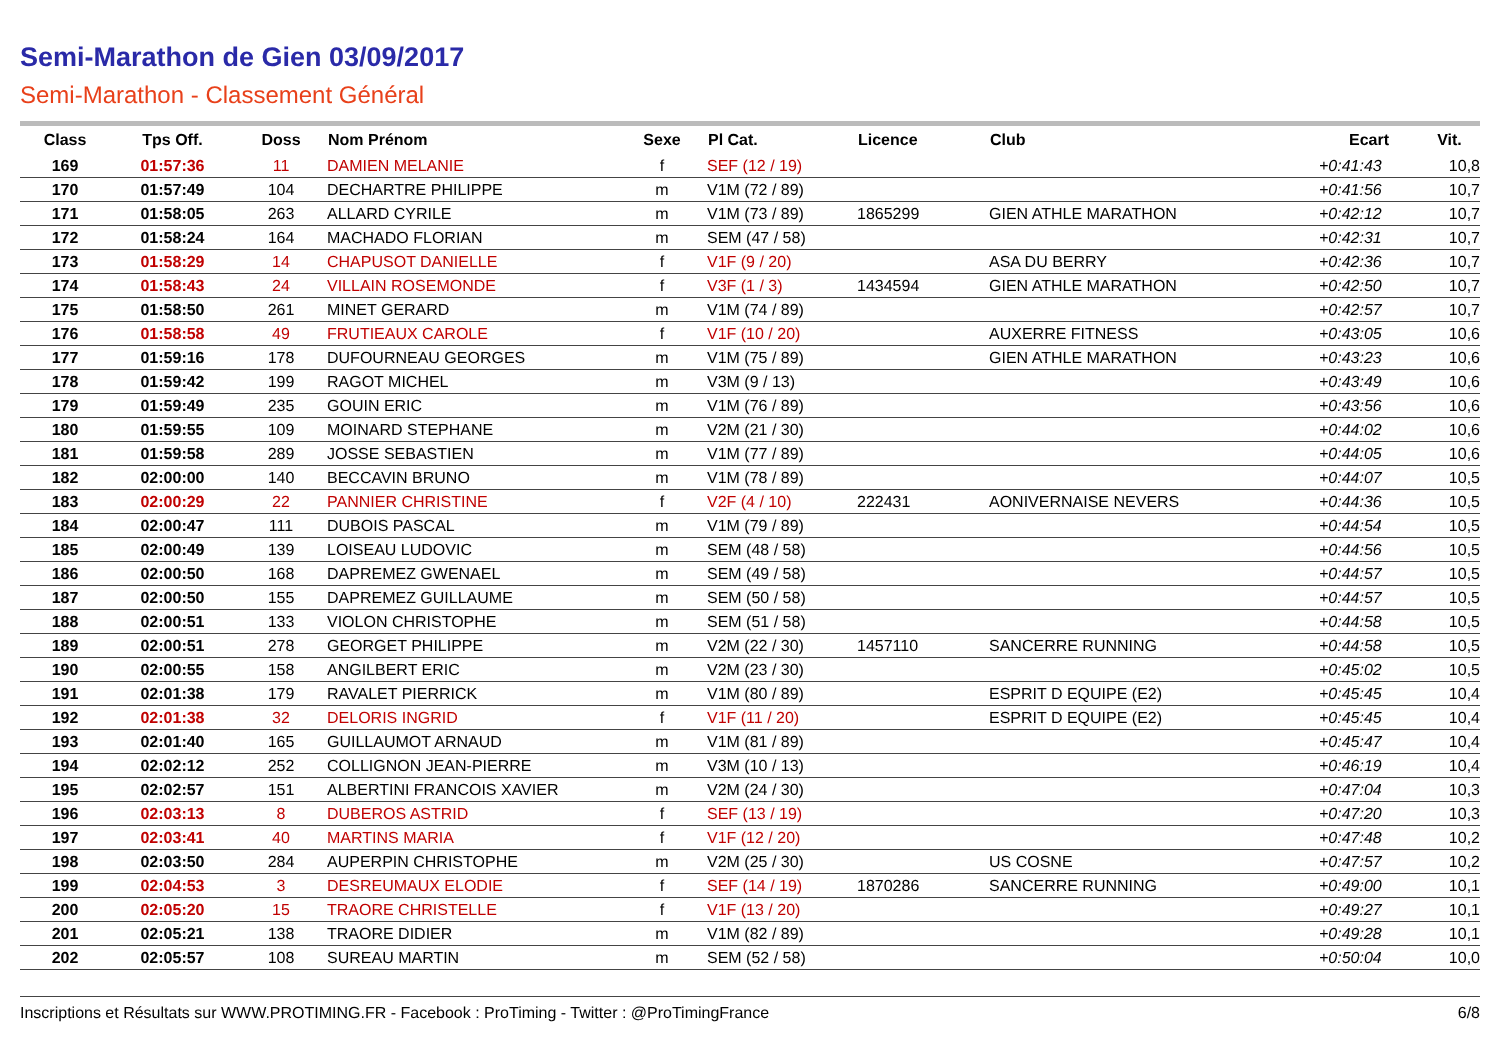Semi-Marathon de Gien 03/09/2017
Semi-Marathon - Classement Général
| Class | Tps Off. | Doss | Nom Prénom | Sexe | Pl Cat. | Licence | Club | Ecart | Vit. |
| --- | --- | --- | --- | --- | --- | --- | --- | --- | --- |
| 169 | 01:57:36 | 11 | DAMIEN MELANIE | f | SEF (12 / 19) | | | +0:41:43 | 10,8 |
| 170 | 01:57:49 | 104 | DECHARTRE PHILIPPE | m | V1M (72 / 89) | | | +0:41:56 | 10,7 |
| 171 | 01:58:05 | 263 | ALLARD CYRILE | m | V1M (73 / 89) | 1865299 | GIEN ATHLE MARATHON | +0:42:12 | 10,7 |
| 172 | 01:58:24 | 164 | MACHADO FLORIAN | m | SEM (47 / 58) | | | +0:42:31 | 10,7 |
| 173 | 01:58:29 | 14 | CHAPUSOT DANIELLE | f | V1F (9 / 20) | | ASA DU BERRY | +0:42:36 | 10,7 |
| 174 | 01:58:43 | 24 | VILLAIN ROSEMONDE | f | V3F (1 / 3) | 1434594 | GIEN ATHLE MARATHON | +0:42:50 | 10,7 |
| 175 | 01:58:50 | 261 | MINET GERARD | m | V1M (74 / 89) | | | +0:42:57 | 10,7 |
| 176 | 01:58:58 | 49 | FRUTIEAUX CAROLE | f | V1F (10 / 20) | | AUXERRE FITNESS | +0:43:05 | 10,6 |
| 177 | 01:59:16 | 178 | DUFOURNEAU GEORGES | m | V1M (75 / 89) | | GIEN ATHLE MARATHON | +0:43:23 | 10,6 |
| 178 | 01:59:42 | 199 | RAGOT MICHEL | m | V3M (9 / 13) | | | +0:43:49 | 10,6 |
| 179 | 01:59:49 | 235 | GOUIN ERIC | m | V1M (76 / 89) | | | +0:43:56 | 10,6 |
| 180 | 01:59:55 | 109 | MOINARD STEPHANE | m | V2M (21 / 30) | | | +0:44:02 | 10,6 |
| 181 | 01:59:58 | 289 | JOSSE SEBASTIEN | m | V1M (77 / 89) | | | +0:44:05 | 10,6 |
| 182 | 02:00:00 | 140 | BECCAVIN BRUNO | m | V1M (78 / 89) | | | +0:44:07 | 10,5 |
| 183 | 02:00:29 | 22 | PANNIER CHRISTINE | f | V2F (4 / 10) | 222431 | AONIVERNAISE NEVERS | +0:44:36 | 10,5 |
| 184 | 02:00:47 | 111 | DUBOIS PASCAL | m | V1M (79 / 89) | | | +0:44:54 | 10,5 |
| 185 | 02:00:49 | 139 | LOISEAU LUDOVIC | m | SEM (48 / 58) | | | +0:44:56 | 10,5 |
| 186 | 02:00:50 | 168 | DAPREMEZ GWENAEL | m | SEM (49 / 58) | | | +0:44:57 | 10,5 |
| 187 | 02:00:50 | 155 | DAPREMEZ GUILLAUME | m | SEM (50 / 58) | | | +0:44:57 | 10,5 |
| 188 | 02:00:51 | 133 | VIOLON CHRISTOPHE | m | SEM (51 / 58) | | | +0:44:58 | 10,5 |
| 189 | 02:00:51 | 278 | GEORGET PHILIPPE | m | V2M (22 / 30) | 1457110 | SANCERRE RUNNING | +0:44:58 | 10,5 |
| 190 | 02:00:55 | 158 | ANGILBERT ERIC | m | V2M (23 / 30) | | | +0:45:02 | 10,5 |
| 191 | 02:01:38 | 179 | RAVALET PIERRICK | m | V1M (80 / 89) | | ESPRIT D EQUIPE (E2) | +0:45:45 | 10,4 |
| 192 | 02:01:38 | 32 | DELORIS INGRID | f | V1F (11 / 20) | | ESPRIT D EQUIPE (E2) | +0:45:45 | 10,4 |
| 193 | 02:01:40 | 165 | GUILLAUMOT ARNAUD | m | V1M (81 / 89) | | | +0:45:47 | 10,4 |
| 194 | 02:02:12 | 252 | COLLIGNON JEAN-PIERRE | m | V3M (10 / 13) | | | +0:46:19 | 10,4 |
| 195 | 02:02:57 | 151 | ALBERTINI FRANCOIS XAVIER | m | V2M (24 / 30) | | | +0:47:04 | 10,3 |
| 196 | 02:03:13 | 8 | DUBEROS ASTRID | f | SEF (13 / 19) | | | +0:47:20 | 10,3 |
| 197 | 02:03:41 | 40 | MARTINS MARIA | f | V1F (12 / 20) | | | +0:47:48 | 10,2 |
| 198 | 02:03:50 | 284 | AUPERPIN CHRISTOPHE | m | V2M (25 / 30) | | US COSNE | +0:47:57 | 10,2 |
| 199 | 02:04:53 | 3 | DESREUMAUX ELODIE | f | SEF (14 / 19) | 1870286 | SANCERRE RUNNING | +0:49:00 | 10,1 |
| 200 | 02:05:20 | 15 | TRAORE CHRISTELLE | f | V1F (13 / 20) | | | +0:49:27 | 10,1 |
| 201 | 02:05:21 | 138 | TRAORE DIDIER | m | V1M (82 / 89) | | | +0:49:28 | 10,1 |
| 202 | 02:05:57 | 108 | SUREAU MARTIN | m | SEM (52 / 58) | | | +0:50:04 | 10,0 |
Inscriptions et Résultats sur WWW.PROTIMING.FR - Facebook : ProTiming - Twitter : @ProTimingFrance 6/8